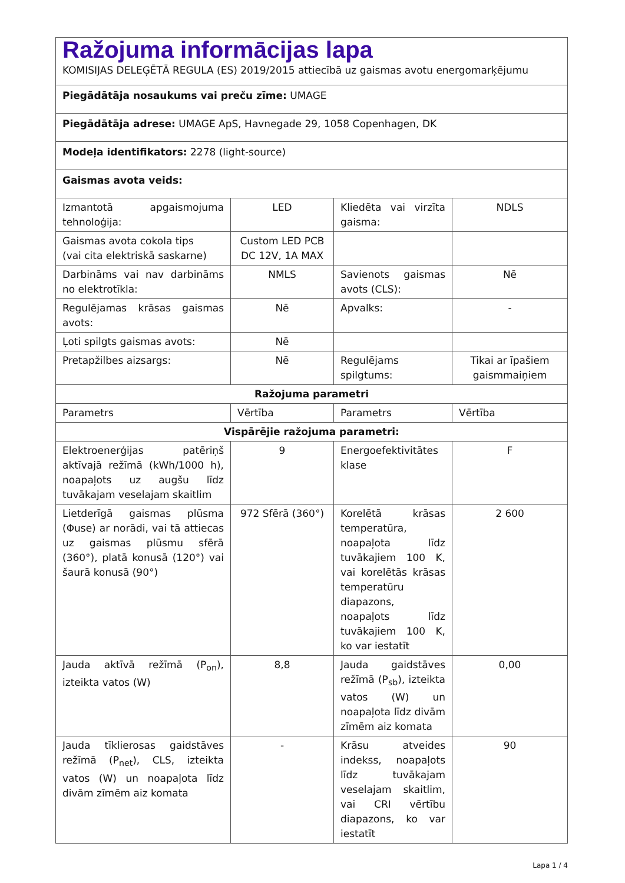| Ražojuma informācijas lapa KOMISIJAS DELEĢĒTĀ REGULA (ES) 2019/2015 attiecībā uz gaismas avotu energomarķējumu | | | |
| Piegādātāja nosaukums vai preču zīme: UMAGE | | | |
| Piegādātāja adrese: UMAGE ApS, Havnegade 29, 1058 Copenhagen, DK | | | |
| Modeļa identifikators: 2278 (light-source) | | | |
| Gaismas avota veids: | | | |
| Izmantotā apgaismojuma tehnoloģija: | LED | Kliedēta vai virzīta gaisma: | NDLS |
| Gaismas avota cokola tips (vai cita elektriskā saskarne) | Custom LED PCB DC 12V, 1A MAX | | |
| Darbināms vai nav darbināms no elektrotīkla: | NMLS | Savienots gaismas avots (CLS): | Nē |
| Regulējamas krāsas gaismas avots: | Nē | Apvalks: | - |
| Ļoti spilgts gaismas avots: | Nē | | |
| Pretapžilbes aizsargs: | Nē | Regulējams spilgtums: | Tikai ar īpašiem gaismmaiņiem |
| Ražojuma parametri | | | |
| Parametrs | Vērtība | Parametrs | Vērtība |
| Vispārējie ražojuma parametri: | | | |
| Elektroenerģijas patēriņš aktīvajā režīmā (kWh/1000 h), noapaļots uz augšu līdz tuvākajam veselajam skaitlim | 9 | Energoefektivitātes klase | F |
| Lietderīgā gaismas plūsma (Φuse) ar norādi, vai tā attiecas uz gaismas plūsmu sfērā (360°), platā konusā (120°) vai šaurā konusā (90°) | 972 Sfērā (360°) | Korelētā krāsas temperatūra, noapaļota līdz tuvākajiem 100 K, vai korelētās krāsas temperatūru diapazons, noapaļots līdz tuvākajiem 100 K, ko var iestatīt | 2 600 |
| Jauda aktīvā režīmā (P<sub>on</sub>), izteikta vatos (W) | 8,8 | Jauda gaidstāves režīmā (P<sub>sb</sub>), izteikta vatos (W) un noapaļota līdz divām zīmēm aiz komata | 0,00 |
| Jauda tīklierosas gaidstāves režīmā (P<sub>net</sub>), CLS, izteikta vatos (W) un noapaļota līdz divām zīmēm aiz komata | - | Krāsu atveides indekss, noapaļots līdz tuvākajam veselajam skaitlim, vai CRI vērtību diapazons, ko var iestatīt | 90 |
Lapa 1 / 4